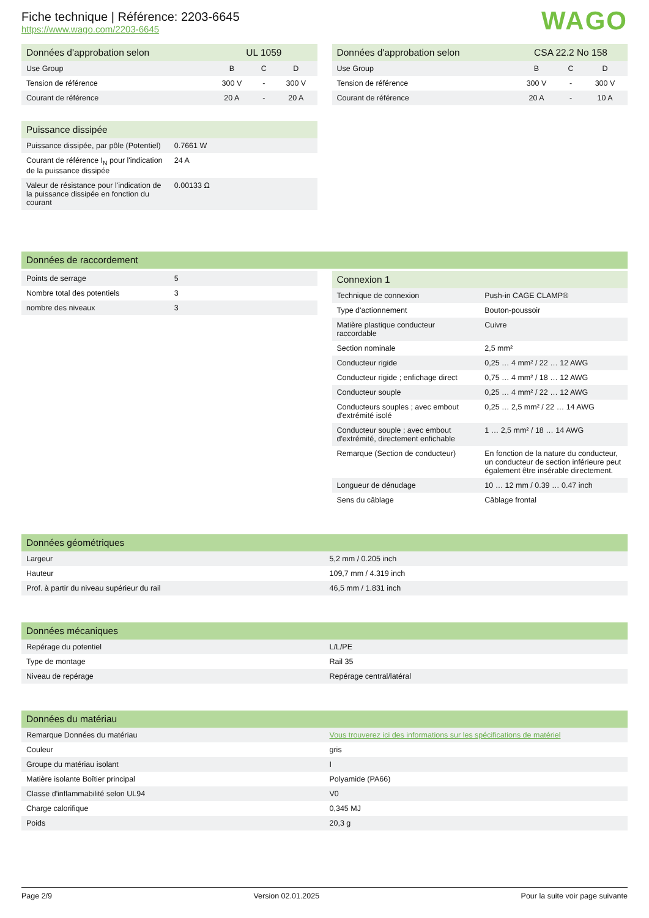Fiche technique | Référence: 2203-6645
https://www.wago.com/2203-6645
WAGO
| Données d'approbation selon | UL 1059 | | |
| --- | --- | --- | --- |
| Use Group | B | C | D |
| Tension de référence | 300 V | - | 300 V |
| Courant de référence | 20 A | - | 20 A |
| Données d'approbation selon | CSA 22.2 No 158 | | |
| --- | --- | --- | --- |
| Use Group | B | C | D |
| Tension de référence | 300 V | - | 300 V |
| Courant de référence | 20 A | - | 10 A |
| Puissance dissipée | |
| --- | --- |
| Puissance dissipée, par pôle (Potentiel) | 0.7661 W |
| Courant de référence I<sub>N</sub> pour l'indication de la puissance dissipée | 24 A |
| Valeur de résistance pour l'indication de la puissance dissipée en fonction du courant | 0.00133 Ω |
| Données de raccordement |
| --- |
| Points de serrage | 5 |
| Nombre total des potentiels | 3 |
| nombre des niveaux | 3 |
| Connexion 1 | |
| --- | --- |
| Technique de connexion | Push-in CAGE CLAMP® |
| Type d'actionnement | Bouton-poussoir |
| Matière plastique conducteur raccordable | Cuivre |
| Section nominale | 2,5 mm² |
| Conducteur rigide | 0,25 … 4 mm² / 22 … 12 AWG |
| Conducteur rigide ; enfichage direct | 0,75 … 4 mm² / 18 … 12 AWG |
| Conducteur souple | 0,25 … 4 mm² / 22 … 12 AWG |
| Conducteurs souples ; avec embout d'extrémité isolé | 0,25 … 2,5 mm² / 22 … 14 AWG |
| Conducteur souple ; avec embout d'extrémité, directement enfichable | 1 … 2,5 mm² / 18 … 14 AWG |
| Remarque (Section de conducteur) | En fonction de la nature du conducteur, un conducteur de section inférieure peut également être insérable directement. |
| Longueur de dénudage | 10 … 12 mm / 0.39 … 0.47 inch |
| Sens du câblage | Câblage frontal |
| Données géométriques | |
| --- | --- |
| Largeur | 5,2 mm / 0.205 inch |
| Hauteur | 109,7 mm / 4.319 inch |
| Prof. à partir du niveau supérieur du rail | 46,5 mm / 1.831 inch |
| Données mécaniques | |
| --- | --- |
| Repérage du potentiel | L/L/PE |
| Type de montage | Rail 35 |
| Niveau de repérage | Repérage central/latéral |
| Données du matériau | |
| --- | --- |
| Remarque Données du matériau | Vous trouverez ici des informations sur les spécifications de matériel |
| Couleur | gris |
| Groupe du matériau isolant | I |
| Matière isolante Boîtier principal | Polyamide (PA66) |
| Classe d'inflammabilité selon UL94 | V0 |
| Charge calorifique | 0,345 MJ |
| Poids | 20,3 g |
Page 2/9 Version 02.01.2025 Pour la suite voir page suivante